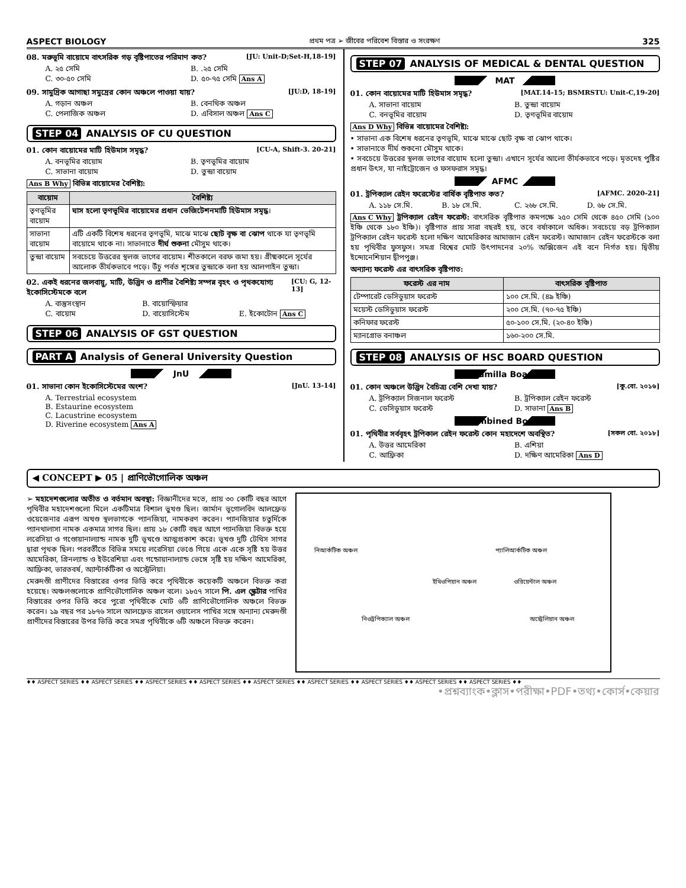ASPECT BIOLOGY প্রথম পত্র ➢ জীবের পরিবেশ বিস্তার ও সংরক্ষণ 325
08. মরুভূমি বায়োমে বাৎসরিক গড় বৃষ্টিপাতের পরিমাণ কত? [JU: Unit-D;Set-H,18-19]
A. ২৫ সেমি B. .২৫ সেমি C. ৩০-৫০ সেমি D. ৫০-৭৫ সেমি Ans A
09. সামুদ্রিক আগাছা সমুদ্রের কোন অঞ্চলে পাওয়া যায়? [JU:D, 18-19]
A. গড়ান অঞ্চল B. বেনথিক অঞ্চল C. পেলাজিক অঞ্চল D. এবিসাল অঞ্চল Ans C
STEP 04 ANALYSIS OF CU QUESTION
01. কোন বায়োমের মাটি হিউমাস সমৃদ্ধ? [CU-A, Shift-3. 20-21]
A. বনভূমির বায়োম B. তৃণভূমির বায়োম C. সাভানা বায়োম D. তুন্দ্রা বায়োম
Ans B Why বিভিন্ন বায়োমের বৈশিষ্ট্য:
| বায়োম | বৈশিষ্ট্য |
| --- | --- |
| তৃণভূমির বায়োম | ঘাস হলো তৃণভূমির বায়োমের প্রধান ভেজিটেশনমাটি হিউমাস সমৃদ্ধ । |
| সাভানা বায়োম | এটি একটি বিশেষ ধরনের তৃণভূমি, মাঝে মাঝে ছোট বৃক্ষ বা ঝোপ থাকে যা তৃণভূমি বায়োমে থাকে না। সাভানাতে দীর্ঘ শুকনা মৌসুম থাকে। |
| তুন্দ্রা বায়োম | সবচেয়ে উত্তরের স্থলজ ভাগের বায়োম। শীতকালে বরফ জমা হয়। গ্রীষ্মকালে সূর্যের আলোক তীর্যকভাবে পড়ে। উঁচু পর্বত শৃঙ্গের তুন্দ্রাকে বলা হয় আলপাইন তুন্দ্রা। |
02. একই ধরনের জলবায়ু, মাটি, উদ্ভিদ ও প্রাণীর বৈশিষ্ট্য সম্পন্ন বৃহৎ ও পৃথকযোগ্য ইকোসিস্টেমকে বলে [CU: G, 12-13]
A. বাস্তুসংস্থান B. বায়োস্ফিয়ার C. বায়োম D. বায়োসিস্টেম E. ইকোটোন Ans C
STEP 06 ANALYSIS OF GST QUESTION
PART A Analysis of General University Question
JnU
01. সাভানা কোন ইকোসিস্টেমের অংশ? [JnU. 13-14]
A. Terrestrial ecosystem
B. Estaurine ecosystem
C. Lacustrine ecosystem
D. Riverine ecosystem Ans A
STEP 07 ANALYSIS OF MEDICAL & DENTAL QUESTION
MAT
01. কোন বায়োমের মাটি হিউমাস সমৃদ্ধ? [MAT.14-15; BSMRSTU: Unit-C,19-20]
A. সাভানা বায়োম B. তুন্দ্রা বায়োম C. বনভূমির বায়োম D. তৃণভূমির বায়োম
Ans D Why বিভিন্ন বায়োমের বৈশিষ্ট্য:
• সাভানা এক বিশেষ ধরনের তৃণভূমি, মাঝে মাঝে ছোট বৃক্ষ বা ঝোপ থাকে।
• সাভানাতে দীর্ঘ শুকনো মৌসুম থাকে।
• সবচেয়ে উত্তরের স্থলজ ভাগের বায়োম হলো তুন্দ্রা। এখানে সূর্যের আলো তীর্যকভাবে পড়ে। মৃতদেহ পুষ্টির প্রধান উৎস, যা নাইট্রোজেন ও ফসফরাস সমৃদ্ধ।
AFMC
01. ট্রপিক্যাল রেইন ফরেস্টের বার্ষিক বৃষ্টিপাত কত? [AFMC. 2020-21]
A. ১১৮ সে.মি. B. ১৮ সে.মি. C. ২৬৮ সে.মি. D. ৬৮ সে.মি.
Ans C Why ট্রপিক্যাল রেইন ফরেস্ট: বাৎসরিক বৃষ্টিপাত কমপক্ষে ২৫০ সেমি থেকে ৪৫০ সেমি (১০০ ইঞ্চি থেকে ১৮০ ইঞ্চি)। বৃষ্টিপাত প্রায় সারা বছরই হয়, তবে বর্ষাকালে অধিক। সবচেয়ে বড় ট্রপিক্যাল ট্রপিক্যাল রেইন ফরেস্ট হলো দক্ষিণ আমেরিকার আমাজান রেইন ফরেস্ট। আমাজান রেইন ফরেস্টকে বলা হয় পৃথিবীর ফুসফুস। সমগ্র বিশ্বের মোট উৎপাদনের ২০% অক্সিজেন এই বনে নির্গত হয়। দ্বিতীয় ইন্দোনেশিয়ান দ্বীপপুঞ্জ।
অন্যান্য ফরেস্ট এর বাৎসরিক বৃষ্টিপাত:
| ফরেস্ট এর নাম | বাৎসরিক বৃষ্টিপাত |
| --- | --- |
| টেম্পারেট ডেসিডুয়াস ফরেস্ট | ১০০ সে.মি. (৪৯ ইঞ্চি) |
| ময়েস্ট ডেসিডুয়াস ফরেস্ট | ২০০ সে.মি. (৭০-৭৫ ইঞ্চি) |
| কনিফার ফরেস্ট | ৫০-১০০ সে.মি. (২০-৪০ ইঞ্চি) |
| ম্যানগ্রোভ বনাঞ্চল | ১৬০-২০০ সে.মি. |
STEP 08 ANALYSIS OF HSC BOARD QUESTION
Cumilla Board
01. কোন অঞ্চলে উদ্ভিদ বৈচিত্র্য বেশি দেখা যায়? [কু.বো. ২০১৬]
A. ট্রপিক্যাল সিজনাল ফরেস্ট B. ট্রপিক্যাল রেইন ফরেস্ট C. ডেসিডুয়াস ফরেস্ট D. সাভানা Ans B
Combined Board
01. পৃথিবীর সর্ববৃহৎ ট্রপিকাল রেইন ফরেস্ট কোন মহাদেশে অবস্থিত? [সকল বো. ২০১৮]
A. উত্তর আমেরিকা B. এশিয়া C. আফ্রিকা D. দক্ষিণ আমেরিকা Ans D
◀ CONCEPT ▶ 05 | প্রাণিভৌগোলিক অঞ্চল
➢ মহাদেশগুলোর অতীত ও বর্তমান অবস্থা: বিজ্ঞানীদের মতে, প্রায় ৩০ কোটি বছর আগে পৃথিবীর মহাদেশগুলো মিলে একটিমাত্র বিশাল ভুখণ্ড ছিল। জার্মান ভূগোলবিদ আলফ্রেড ওয়েজেনার এরূপ অখণ্ড স্থলভাগকে প্যানজিয়া, নামকরণ করেন। প্যানজিয়ার চতুর্দিকে প্যানথালাসা নামক একমাত্র সাগর ছিল। প্রায় ১৮ কোটি বছর আগে প্যানজিয়া বিভক্ত হয়ে লরেসিয়া ও গণ্ডোয়ানাল্যান্ড নামক দুটি ভূখণ্ডে আত্মপ্রকাশ করে। ভূখণ্ড দুটি টেথিস সাগর দ্বারা পৃথক ছিল। পরবর্তীতে বিভিন্ন সময়ে লরেসিয়া ভেঙে গিয়ে একে একে সৃষ্টি হয় উত্তর আমেরিকা, গ্রিনল্যান্ড ও ইউরেশিয়া এবং গন্ডোয়ানাল্যান্ড ভেঙ্গে সৃষ্টি হয় দক্ষিণ আমেরিকা, আফ্রিকা, ভারতবর্ষ, অ্যান্টার্কটিকা ও অস্ট্রেলিয়া।
মেরুদণ্ডী প্রাণীদের বিস্তারের ওপর ভিত্তি করে পৃথিবীকে কয়েকটি অঞ্চলে বিভক্ত করা হয়েছে। অঞ্চলগুলোকে প্রাণিভৌগোলিক অঞ্চল বলে। ১৮৫৭ সালে পি. এল স্ক্লেটার পাখির বিস্তারের ওপর ভিত্তি করে পুরো পৃথিবীকে মোট ৬টি প্রাণিভৌগোলিক অঞ্চলে বিভক্ত করেন। ১৯ বছর পর ১৮৭৬ সালে আলফ্রেড রাসেল ওয়ালেস পাখির সঙ্গে অন্যান্য মেরুদণ্ডী প্রাণীদের বিস্তারের উপর ভিত্তি করে সমগ্র পৃথিবীকে ৬টি অঞ্চলে বিভক্ত করেন।
নিআর্কটিক অঞ্চল প্যালিআর্কটিক অঞ্চল
ইথিওপিয়ান অঞ্চল ওরিয়েন্টাল অঞ্চল
নিওট্রপিক্যাল অঞ্চল অস্ট্রেলিয়ান অঞ্চল
♦♦ ASPECT SERIES ♦♦ ASPECT SERIES ♦♦ ASPECT SERIES ♦♦ ASPECT SERIES ♦♦ ASPECT SERIES ♦♦ ASPECT SERIES ♦♦ ASPECT SERIES ♦♦ ASPECT SERIES ♦♦ ASPECT SERIES ♦♦
•প্রশ্নব্যাংক•ক্লাস•পরীক্ষা•PDF•তথ্য•কোর্স•কেয়ার